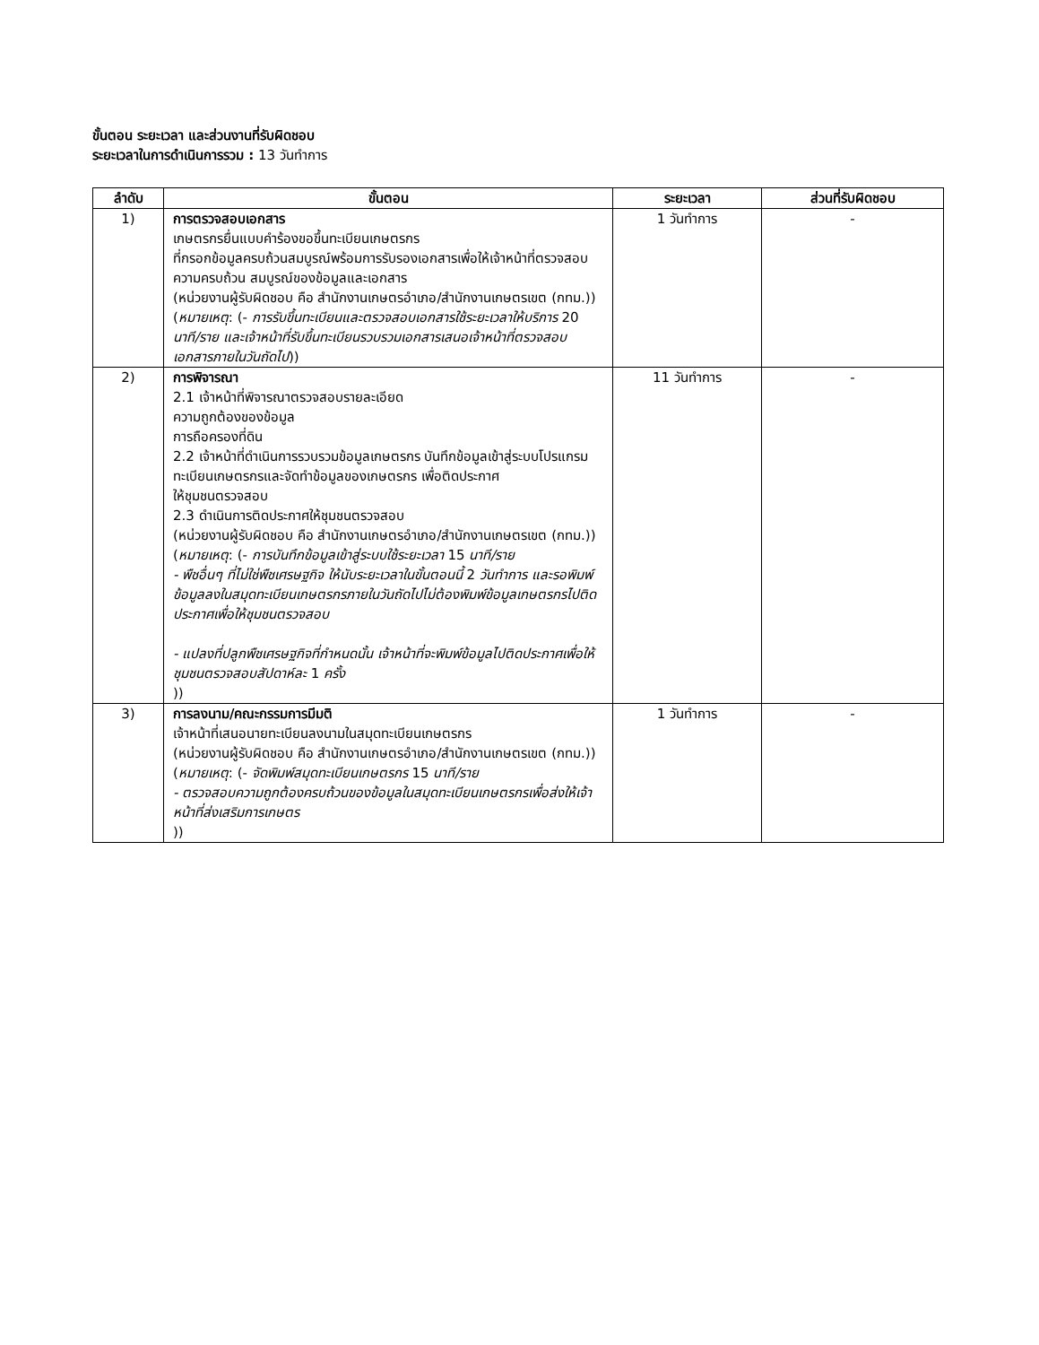ขั้นตอน ระยะเวลา และส่วนงานที่รับผิดชอบ
ระยะเวลาในการดำเนินการรวม : 13 วันทำการ
| ลำดับ | ขั้นตอน | ระยะเวลา | ส่วนที่รับผิดชอบ |
| --- | --- | --- | --- |
| 1) | การตรวจสอบเอกสาร เกษตรกรยื่นแบบคำร้องขอขึ้นทะเบียนเกษตรกร ที่กรอกข้อมูลครบถ้วนสมบูรณ์พร้อมการรับรองเอกสารเพื่อให้เจ้าหน้าที่ตรวจสอบความครบถ้วน สมบูรณ์ของข้อมูลและเอกสาร (หน่วยงานผู้รับผิดชอบ คือ สำนักงานเกษตรอำเภอ/สำนักงานเกษตรเขต (กทม.)) ( หมายเหตุ : (- การรับขึ้นทะเบียนและตรวจสอบเอกสารใช้ระยะเวลาให้บริการ 20 นาที/ราย และเจ้าหน้าที่รับขึ้นทะเบียนรวบรวมเอกสารเสนอเจ้าหน้าที่ตรวจสอบเอกสารภายในวันถัดไป )) | 1 วันทำการ | - |
| 2) | การพิจารณา 2.1 เจ้าหน้าที่พิจารณาตรวจสอบรายละเอียด ความถูกต้องของข้อมูล การถือครองที่ดิน 2.2 เจ้าหน้าที่ดำเนินการรวบรวมข้อมูลเกษตรกร บันทึกข้อมูลเข้าสู่ระบบโปรแกรมทะเบียนเกษตรกรและจัดทำข้อมูลของเกษตรกร เพื่อติดประกาศ ให้ชุมชนตรวจสอบ 2.3 ดำเนินการติดประกาศให้ชุมชนตรวจสอบ (หน่วยงานผู้รับผิดชอบ คือ สำนักงานเกษตรอำเภอ/สำนักงานเกษตรเขต (กทม.)) ( หมายเหตุ : (- การบันทึกข้อมูลเข้าสู่ระบบใช้ระยะเวลา 15 นาที/ราย - พืชอื่นๆ ที่ไม่ใช่พืชเศรษฐกิจ ให้นับระยะเวลาในขั้นตอนนี้ 2 วันทำการ และรอพิมพ์ข้อมูลลงในสมุดทะเบียนเกษตรกรภายในวันถัดไปไม่ต้องพิมพ์ข้อมูลเกษตรกรไปติดประกาศเพื่อให้ชุมชนตรวจสอบ - แปลงที่ปลูกพืชเศรษฐกิจที่กำหนดนั้น เจ้าหน้าที่จะพิมพ์ข้อมูลไปติดประกาศเพื่อให้ชุมชนตรวจสอบสัปดาห์ละ 1 ครั้ง )) | 11 วันทำการ | - |
| 3) | การลงนาม/คณะกรรมการมีมติ เจ้าหน้าที่เสนอนายทะเบียนลงนามในสมุดทะเบียนเกษตรกร (หน่วยงานผู้รับผิดชอบ คือ สำนักงานเกษตรอำเภอ/สำนักงานเกษตรเขต (กทม.)) ( หมายเหตุ : (- จัดพิมพ์สมุดทะเบียนเกษตรกร 15 นาที/ราย - ตรวจสอบความถูกต้องครบถ้วนของข้อมูลในสมุดทะเบียนเกษตรกรเพื่อส่งให้เจ้าหน้าที่ส่งเสริมการเกษตร )) | 1 วันทำการ | - |